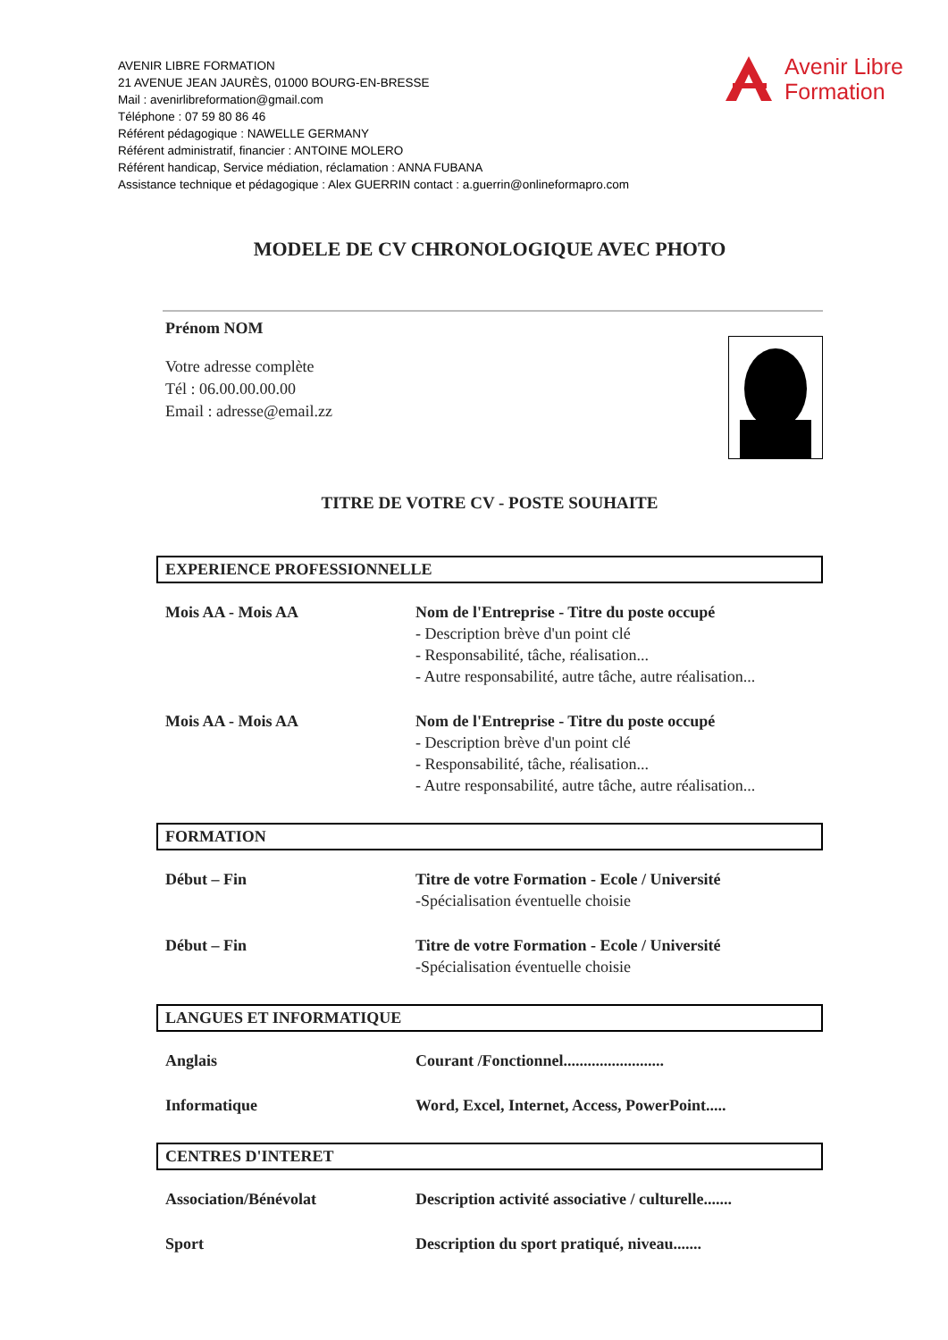AVENIR LIBRE FORMATION
21 AVENUE JEAN JAURÈS, 01000 BOURG-EN-BRESSE
Mail : avenirlibreformation@gmail.com
Téléphone : 07 59 80 86 46
Référent pédagogique : NAWELLE GERMANY
Référent administratif, financier : ANTOINE MOLERO
Référent handicap, Service médiation, réclamation : ANNA FUBANA
Assistance technique et pédagogique : Alex GUERRIN contact : a.guerrin@onlineformapro.com
Avenir Libre
Formation
MODELE DE CV CHRONOLOGIQUE AVEC PHOTO
Prénom NOM
Votre adresse complète
Tél : 06.00.00.00.00
Email : adresse@email.zz
TITRE DE VOTRE CV - POSTE SOUHAITE
EXPERIENCE PROFESSIONNELLE
Mois AA - Mois AA Nom de l'Entreprise - Titre du poste occupé
- Description brève d'un point clé
- Responsabilité, tâche, réalisation...
- Autre responsabilité, autre tâche, autre réalisation...
Mois AA - Mois AA Nom de l'Entreprise - Titre du poste occupé
- Description brève d'un point clé
- Responsabilité, tâche, réalisation...
- Autre responsabilité, autre tâche, autre réalisation...
FORMATION
Début – Fin Titre de votre Formation - Ecole / Université
-Spécialisation éventuelle choisie
Début – Fin Titre de votre Formation - Ecole / Université
-Spécialisation éventuelle choisie
LANGUES ET INFORMATIQUE
Anglais Courant /Fonctionnel.........................
Informatique Word, Excel, Internet, Access, PowerPoint.....
CENTRES D'INTERET
Association/Bénévolat Description activité associative / culturelle.......
Sport Description du sport pratiqué, niveau.......